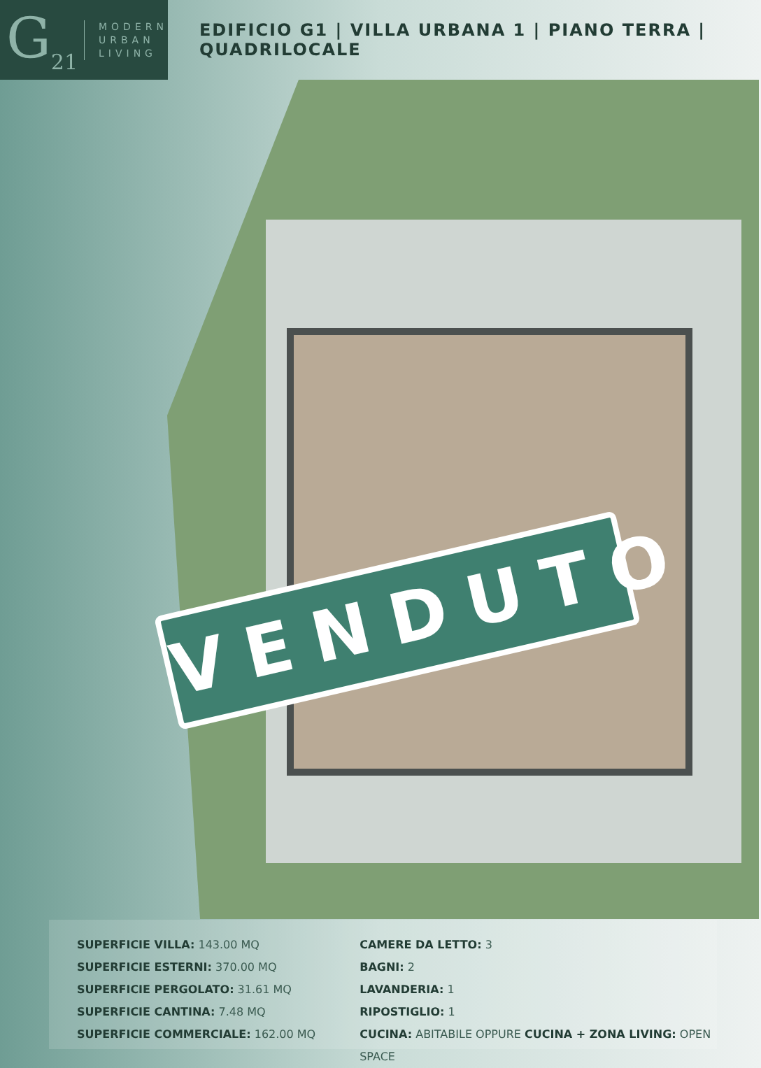G<sub>21</sub>
MODERN
URBAN
LIVING
EDIFICIO G1 | VILLA URBANA 1 | PIANO TERRA | QUADRILOCALE
VENDUTO
SUPERFICIE VILLA: 143.00 MQ
SUPERFICIE ESTERNI: 370.00 MQ
SUPERFICIE PERGOLATO: 31.61 MQ
SUPERFICIE CANTINA: 7.48 MQ
SUPERFICIE COMMERCIALE: 162.00 MQ
CAMERE DA LETTO: 3
BAGNI: 2
LAVANDERIA: 1
RIPOSTIGLIO: 1
CUCINA: ABITABILE OPPURE CUCINA + ZONA LIVING: OPEN SPACE